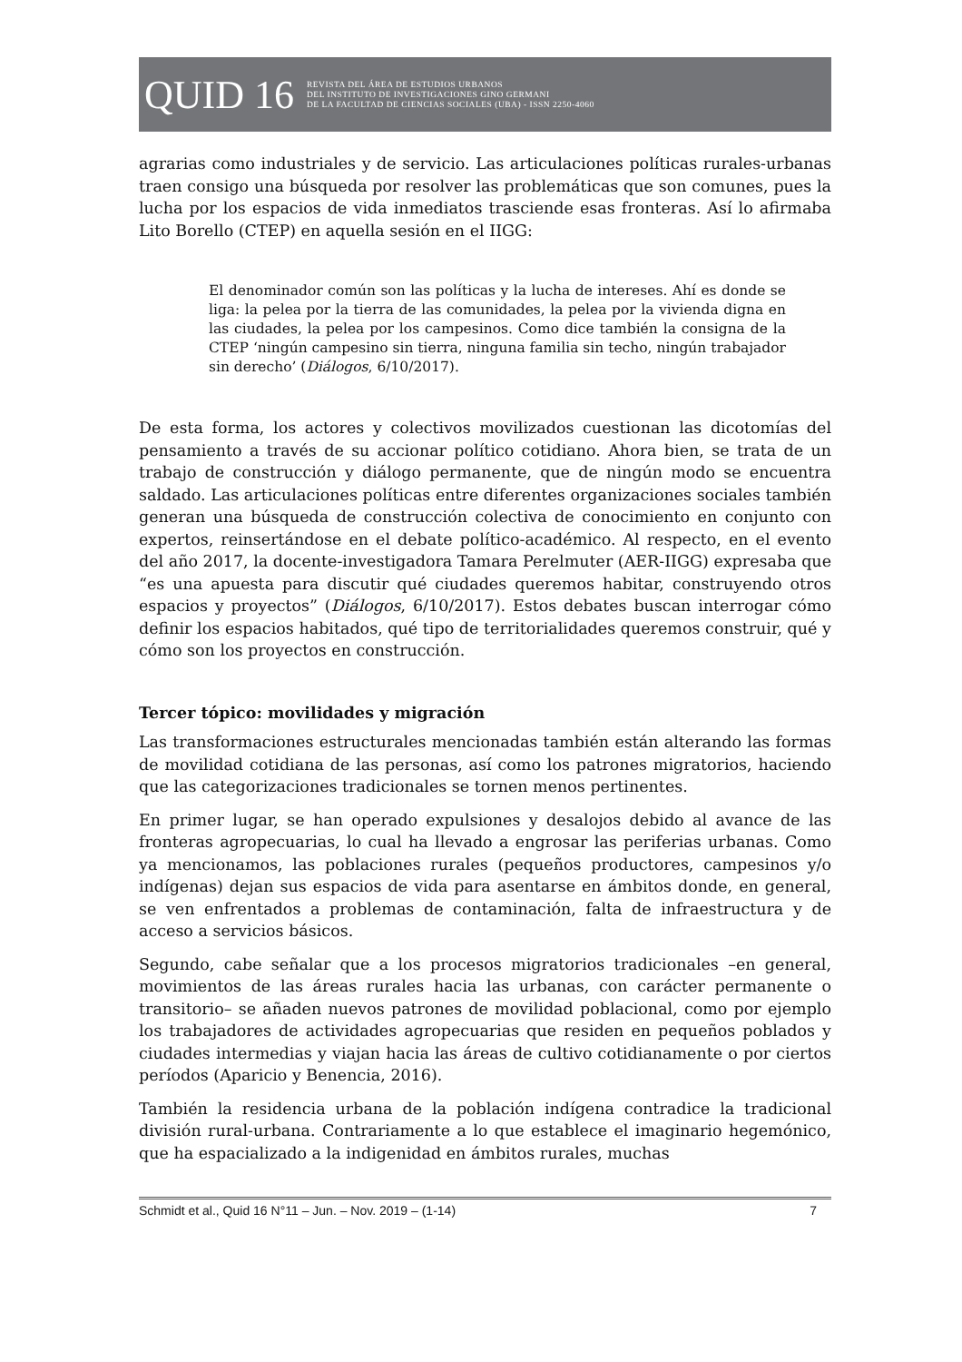QUID 16
REVISTA DEL ÁREA DE ESTUDIOS URBANOS
DEL INSTITUTO DE INVESTIGACIONES GINO GERMANI
DE LA FACULTAD DE CIENCIAS SOCIALES (UBA) - ISSN 2250-4060
agrarias como industriales y de servicio. Las articulaciones políticas rurales-urbanas traen consigo una búsqueda por resolver las problemáticas que son comunes, pues la lucha por los espacios de vida inmediatos trasciende esas fronteras. Así lo afirmaba Lito Borello (CTEP) en aquella sesión en el IIGG:
El denominador común son las políticas y la lucha de intereses. Ahí es donde se liga: la pelea por la tierra de las comunidades, la pelea por la vivienda digna en las ciudades, la pelea por los campesinos. Como dice también la consigna de la CTEP ‘ningún campesino sin tierra, ninguna familia sin techo, ningún trabajador sin derecho’ (Diálogos, 6/10/2017).
De esta forma, los actores y colectivos movilizados cuestionan las dicotomías del pensamiento a través de su accionar político cotidiano. Ahora bien, se trata de un trabajo de construcción y diálogo permanente, que de ningún modo se encuentra saldado. Las articulaciones políticas entre diferentes organizaciones sociales también generan una búsqueda de construcción colectiva de conocimiento en conjunto con expertos, reinsertándose en el debate político-académico. Al respecto, en el evento del año 2017, la docente-investigadora Tamara Perelmuter (AER-IIGG) expresaba que “es una apuesta para discutir qué ciudades queremos habitar, construyendo otros espacios y proyectos” (Diálogos, 6/10/2017). Estos debates buscan interrogar cómo definir los espacios habitados, qué tipo de territorialidades queremos construir, qué y cómo son los proyectos en construcción.
Tercer tópico: movilidades y migración
Las transformaciones estructurales mencionadas también están alterando las formas de movilidad cotidiana de las personas, así como los patrones migratorios, haciendo que las categorizaciones tradicionales se tornen menos pertinentes.
En primer lugar, se han operado expulsiones y desalojos debido al avance de las fronteras agropecuarias, lo cual ha llevado a engrosar las periferias urbanas. Como ya mencionamos, las poblaciones rurales (pequeños productores, campesinos y/o indígenas) dejan sus espacios de vida para asentarse en ámbitos donde, en general, se ven enfrentados a problemas de contaminación, falta de infraestructura y de acceso a servicios básicos.
Segundo, cabe señalar que a los procesos migratorios tradicionales –en general, movimientos de las áreas rurales hacia las urbanas, con carácter permanente o transitorio– se añaden nuevos patrones de movilidad poblacional, como por ejemplo los trabajadores de actividades agropecuarias que residen en pequeños poblados y ciudades intermedias y viajan hacia las áreas de cultivo cotidianamente o por ciertos períodos (Aparicio y Benencia, 2016).
También la residencia urbana de la población indígena contradice la tradicional división rural-urbana. Contrariamente a lo que establece el imaginario hegemónico, que ha espacializado a la indigenidad en ámbitos rurales, muchas
Schmidt et al., Quid 16 N°11 – Jun. – Nov. 2019 – (1-14) 7